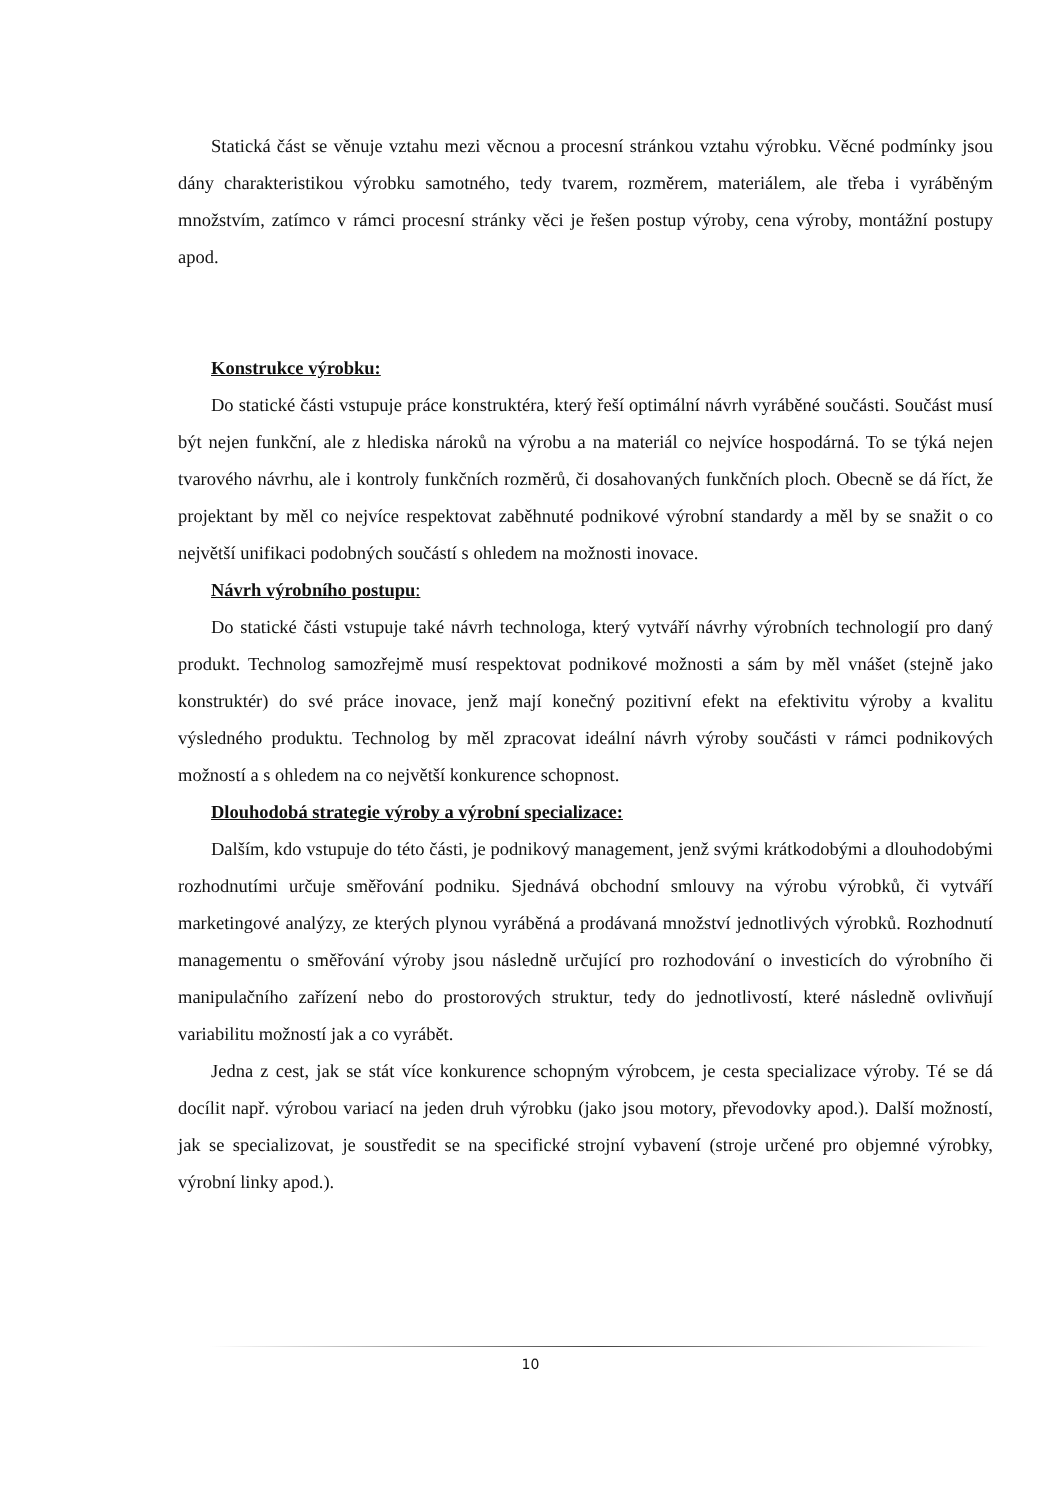Statická část se věnuje vztahu mezi věcnou a procesní stránkou vztahu výrobku. Věcné podmínky jsou dány charakteristikou výrobku samotného, tedy tvarem, rozměrem, materiálem, ale třeba i vyráběným množstvím, zatímco v rámci procesní stránky věci je řešen postup výroby, cena výroby, montážní postupy apod.
Konstrukce výrobku:
Do statické části vstupuje práce konstruktéra, který řeší optimální návrh vyráběné součásti. Součást musí být nejen funkční, ale z hlediska nároků na výrobu a na materiál co nejvíce hospodárná. To se týká nejen tvarového návrhu, ale i kontroly funkčních rozměrů, či dosahovaných funkčních ploch. Obecně se dá říct, že projektant by měl co nejvíce respektovat zaběhnuté podnikové výrobní standardy a měl by se snažit o co největší unifikaci podobných součástí s ohledem na možnosti inovace.
Návrh výrobního postupu:
Do statické části vstupuje také návrh technologa, který vytváří návrhy výrobních technologií pro daný produkt. Technolog samozřejmě musí respektovat podnikové možnosti a sám by měl vnášet (stejně jako konstruktér) do své práce inovace, jenž mají konečný pozitivní efekt na efektivitu výroby a kvalitu výsledného produktu. Technolog by měl zpracovat ideální návrh výroby součásti v rámci podnikových možností a s ohledem na co největší konkurence schopnost.
Dlouhodobá strategie výroby a výrobní specializace:
Dalším, kdo vstupuje do této části, je podnikový management, jenž svými krátkodobými a dlouhodobými rozhodnutími určuje směřování podniku. Sjednává obchodní smlouvy na výrobu výrobků, či vytváří marketingové analýzy, ze kterých plynou vyráběná a prodávaná množství jednotlivých výrobků. Rozhodnutí managementu o směřování výroby jsou následně určující pro rozhodování o investicích do výrobního či manipulačního zařízení nebo do prostorových struktur, tedy do jednotlivostí, které následně ovlivňují variabilitu možností jak a co vyrábět.
Jedna z cest, jak se stát více konkurence schopným výrobcem, je cesta specializace výroby. Té se dá docílit např. výrobou variací na jeden druh výrobku (jako jsou motory, převodovky apod.). Další možností, jak se specializovat, je soustředit se na specifické strojní vybavení (stroje určené pro objemné výrobky, výrobní linky apod.).
10